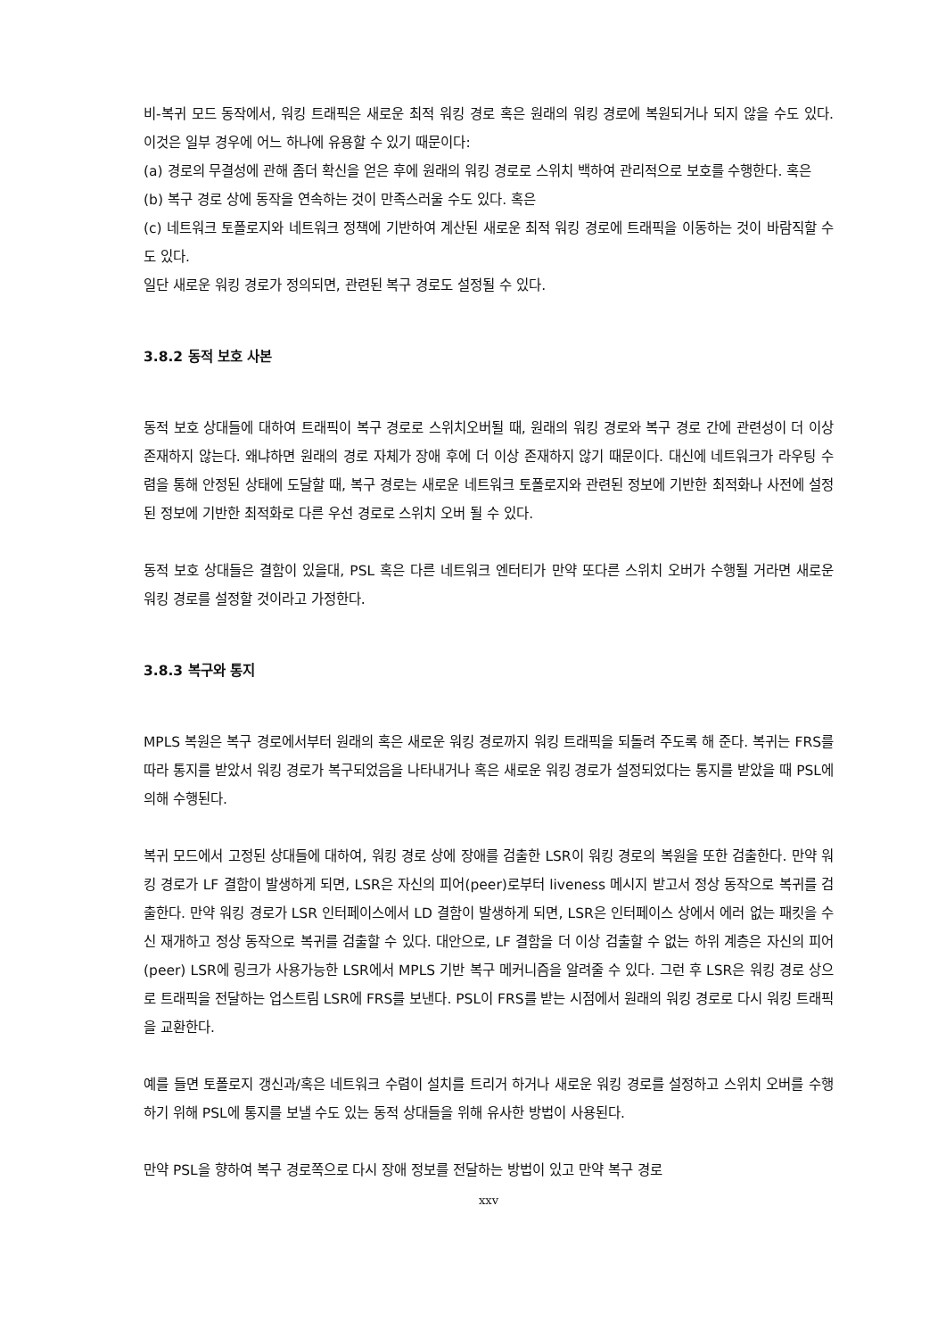비-복귀 모드 동작에서, 워킹 트래픽은 새로운 최적 워킹 경로 혹은 원래의 워킹 경로에 복원되거나 되지 않을 수도 있다. 이것은 일부 경우에 어느 하나에 유용할 수 있기 때문이다:
(a) 경로의 무결성에 관해 좀더 확신을 얻은 후에 원래의 워킹 경로로 스위치 백하여 관리적으로 보호를 수행한다. 혹은
(b) 복구 경로 상에 동작을 연속하는 것이 만족스러울 수도 있다. 혹은
(c) 네트워크 토폴로지와 네트워크 정책에 기반하여 계산된 새로운 최적 워킹 경로에 트래픽을 이동하는 것이 바람직할 수도 있다.
일단 새로운 워킹 경로가 정의되면, 관련된 복구 경로도 설정될 수 있다.
3.8.2 동적 보호 사본
동적 보호 상대들에 대하여 트래픽이 복구 경로로 스위치오버될 때, 원래의 워킹 경로와 복구 경로 간에 관련성이 더 이상 존재하지 않는다. 왜냐하면 원래의 경로 자체가 장애 후에 더 이상 존재하지 않기 때문이다. 대신에 네트워크가 라우팅 수렴을 통해 안정된 상태에 도달할 때, 복구 경로는 새로운 네트워크 토폴로지와 관련된 정보에 기반한 최적화나 사전에 설정된 정보에 기반한 최적화로 다른 우선 경로로 스위치 오버 될 수 있다.
동적 보호 상대들은 결함이 있을대, PSL 혹은 다른 네트워크 엔터티가 만약 또다른 스위치 오버가 수행될 거라면 새로운 워킹 경로를 설정할 것이라고 가정한다.
3.8.3 복구와 통지
MPLS 복원은 복구 경로에서부터 원래의 혹은 새로운 워킹 경로까지 워킹 트래픽을 되돌려 주도록 해 준다. 복귀는 FRS를 따라 통지를 받았서 워킹 경로가 복구되었음을 나타내거나 혹은 새로운 워킹 경로가 설정되었다는 통지를 받았을 때 PSL에 의해 수행된다.
복귀 모드에서 고정된 상대들에 대하여, 워킹 경로 상에 장애를 검출한 LSR이 워킹 경로의 복원을 또한 검출한다. 만약 워킹 경로가 LF 결함이 발생하게 되면, LSR은 자신의 피어(peer)로부터 liveness 메시지 받고서 정상 동작으로 복귀를 검출한다. 만약 워킹 경로가 LSR 인터페이스에서 LD 결함이 발생하게 되면, LSR은 인터페이스 상에서 에러 없는 패킷을 수신 재개하고 정상 동작으로 복귀를 검출할 수 있다. 대안으로, LF 결함을 더 이상 검출할 수 없는 하위 계층은 자신의 피어(peer) LSR에 링크가 사용가능한 LSR에서 MPLS 기반 복구 메커니즘을 알려줄 수 있다. 그런 후 LSR은 워킹 경로 상으로 트래픽을 전달하는 업스트림 LSR에 FRS를 보낸다. PSL이 FRS를 받는 시점에서 원래의 워킹 경로로 다시 워킹 트래픽을 교환한다.
예를 들면 토폴로지 갱신과/혹은 네트워크 수렴이 설치를 트리거 하거나 새로운 워킹 경로를 설정하고 스위치 오버를 수행하기 위해 PSL에 통지를 보낼 수도 있는 동적 상대들을 위해 유사한 방법이 사용된다.
만약 PSL을 향하여 복구 경로쪽으로 다시 장애 정보를 전달하는 방법이 있고 만약 복구 경로
xxv